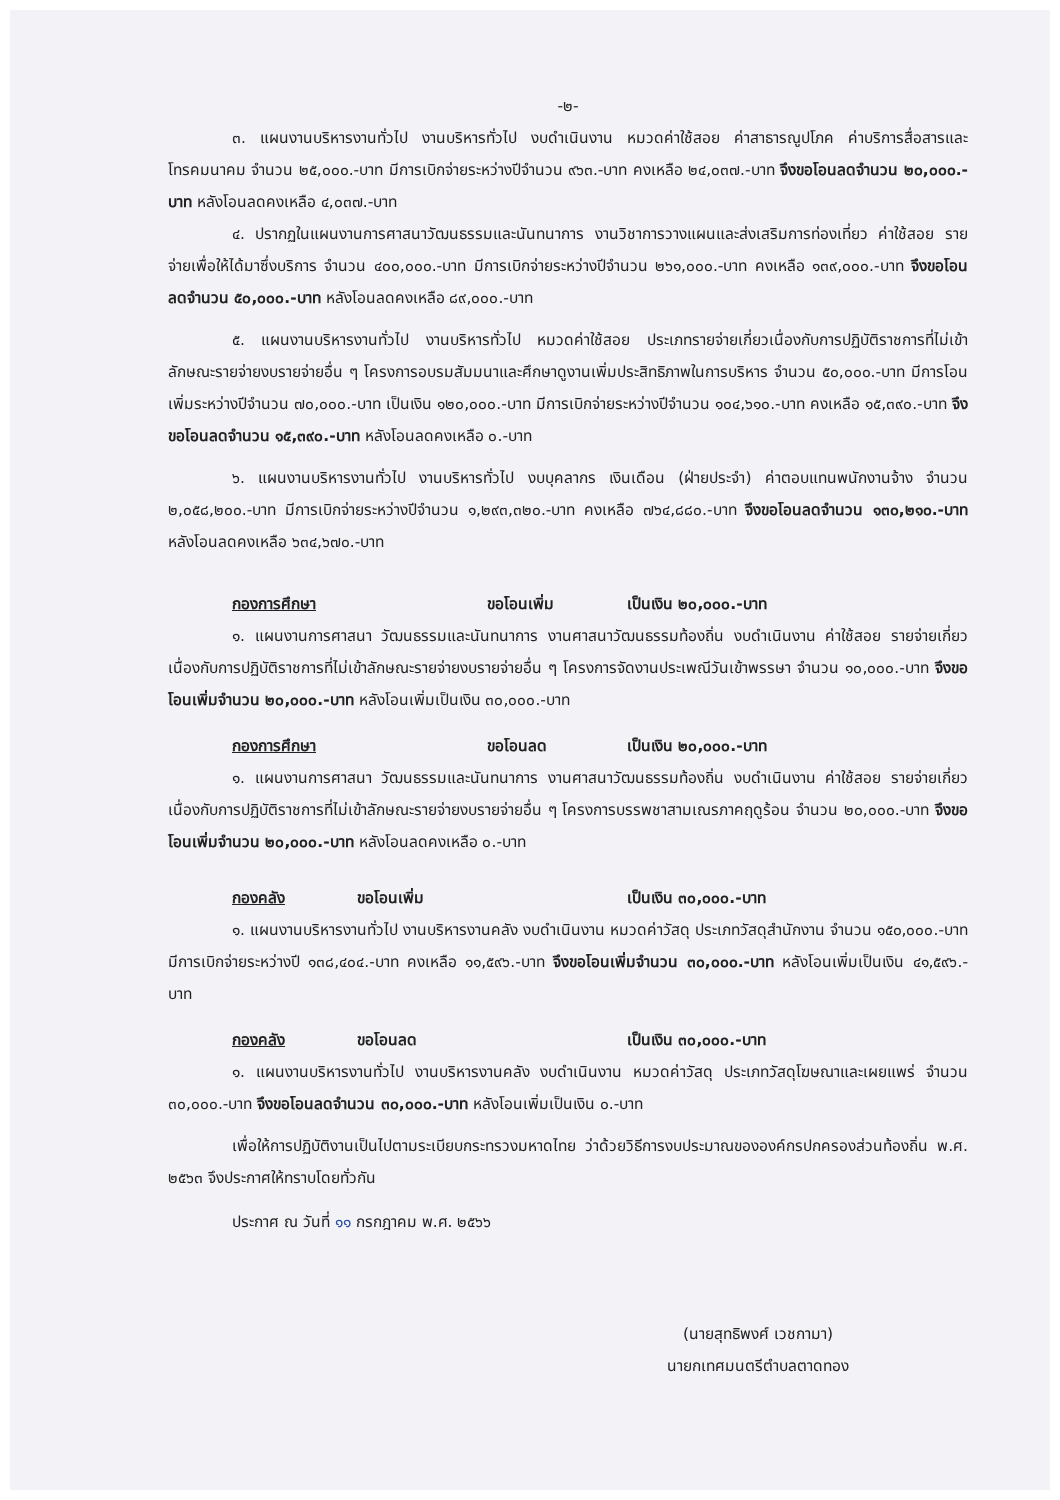-๒-
๓. แผนงานบริหารงานทั่วไป งานบริหารทั่วไป งบดำเนินงาน หมวดค่าใช้สอย ค่าสาธารณูปโภค ค่าบริการสื่อสารและโทรคมนาคม จำนวน ๒๕,๐๐๐.-บาท มีการเบิกจ่ายระหว่างปีจำนวน ๙๖๓.-บาท คงเหลือ ๒๔,๐๓๗.-บาท จึงขอโอนลดจำนวน ๒๐,๐๐๐.-บาท หลังโอนลดคงเหลือ ๔,๐๓๗.-บาท
๔. ปรากฏในแผนงานการศาสนาวัฒนธรรมและนันทนาการ งานวิชาการวางแผนและส่งเสริมการท่องเที่ยว ค่าใช้สอย รายจ่ายเพื่อให้ได้มาซึ่งบริการ จำนวน ๔๐๐,๐๐๐.-บาท มีการเบิกจ่ายระหว่างปีจำนวน ๒๖๑,๐๐๐.-บาท คงเหลือ ๑๓๙,๐๐๐.-บาท จึงขอโอนลดจำนวน ๕๐,๐๐๐.-บาท หลังโอนลดคงเหลือ ๘๙,๐๐๐.-บาท
๕. แผนงานบริหารงานทั่วไป งานบริหารทั่วไป หมวดค่าใช้สอย ประเภทรายจ่ายเกี่ยวเนื่องกับการปฏิบัติราชการที่ไม่เข้าลักษณะรายจ่ายงบรายจ่ายอื่น ๆ โครงการอบรมสัมมนาและศึกษาดูงานเพิ่มประสิทธิภาพในการบริหาร จำนวน ๕๐,๐๐๐.-บาท มีการโอนเพิ่มระหว่างปีจำนวน ๗๐,๐๐๐.-บาท เป็นเงิน ๑๒๐,๐๐๐.-บาท มีการเบิกจ่ายระหว่างปีจำนวน ๑๐๔,๖๑๐.-บาท คงเหลือ ๑๕,๓๙๐.-บาท จึงขอโอนลดจำนวน ๑๕,๓๙๐.-บาท หลังโอนลดคงเหลือ ๐.-บาท
๖. แผนงานบริหารงานทั่วไป งานบริหารทั่วไป งบบุคลากร เงินเดือน (ฝ่ายประจำ) ค่าตอบแทนพนักงานจ้าง จำนวน ๒,๐๕๘,๒๐๐.-บาท มีการเบิกจ่ายระหว่างปีจำนวน ๑,๒๙๓,๓๒๐.-บาท คงเหลือ ๗๖๔,๘๘๐.-บาท จึงขอโอนลดจำนวน ๑๓๐,๒๑๐.-บาท หลังโอนลดคงเหลือ ๖๓๔,๖๗๐.-บาท
กองการศึกษา ขอโอนเพิ่ม เป็นเงิน ๒๐,๐๐๐.-บาท
๑. แผนงานการศาสนา วัฒนธรรมและนันทนาการ งานศาสนาวัฒนธรรมท้องถิ่น งบดำเนินงาน ค่าใช้สอย รายจ่ายเกี่ยวเนื่องกับการปฏิบัติราชการที่ไม่เข้าลักษณะรายจ่ายงบรายจ่ายอื่น ๆ โครงการจัดงานประเพณีวันเข้าพรรษา จำนวน ๑๐,๐๐๐.-บาท จึงขอโอนเพิ่มจำนวน ๒๐,๐๐๐.-บาท หลังโอนเพิ่มเป็นเงิน ๓๐,๐๐๐.-บาท
กองการศึกษา ขอโอนลด เป็นเงิน ๒๐,๐๐๐.-บาท
๑. แผนงานการศาสนา วัฒนธรรมและนันทนาการ งานศาสนาวัฒนธรรมท้องถิ่น งบดำเนินงาน ค่าใช้สอย รายจ่ายเกี่ยวเนื่องกับการปฏิบัติราชการที่ไม่เข้าลักษณะรายจ่ายงบรายจ่ายอื่น ๆ โครงการบรรพชาสามเณรภาคฤดูร้อน จำนวน ๒๐,๐๐๐.-บาท จึงขอโอนเพิ่มจำนวน ๒๐,๐๐๐.-บาท หลังโอนลดคงเหลือ ๐.-บาท
กองคลัง ขอโอนเพิ่ม เป็นเงิน ๓๐,๐๐๐.-บาท
๑. แผนงานบริหารงานทั่วไป งานบริหารงานคลัง งบดำเนินงาน หมวดค่าวัสดุ ประเภทวัสดุสำนักงาน จำนวน ๑๕๐,๐๐๐.-บาท มีการเบิกจ่ายระหว่างปี ๑๓๘,๔๐๔.-บาท คงเหลือ ๑๑,๕๙๖.-บาท จึงขอโอนเพิ่มจำนวน ๓๐,๐๐๐.-บาท หลังโอนเพิ่มเป็นเงิน ๔๑,๕๙๖.-บาท
กองคลัง ขอโอนลด เป็นเงิน ๓๐,๐๐๐.-บาท
๑. แผนงานบริหารงานทั่วไป งานบริหารงานคลัง งบดำเนินงาน หมวดค่าวัสดุ ประเภทวัสดุโฆษณาและเผยแพร่ จำนวน ๓๐,๐๐๐.-บาท จึงขอโอนลดจำนวน ๓๐,๐๐๐.-บาท หลังโอนเพิ่มเป็นเงิน ๐.-บาท
เพื่อให้การปฏิบัติงานเป็นไปตามระเบียบกระทรวงมหาดไทย ว่าด้วยวิธีการงบประมาณขององค์กรปกครองส่วนท้องถิ่น พ.ศ. ๒๕๖๓ จึงประกาศให้ทราบโดยทั่วกัน
ประกาศ ณ วันที่ ๑๑ กรกฎาคม พ.ศ. ๒๕๖๖
(นายสุทธิพงศ์ เวชกามา)
นายกเทศมนตรีตำบลตาดทอง